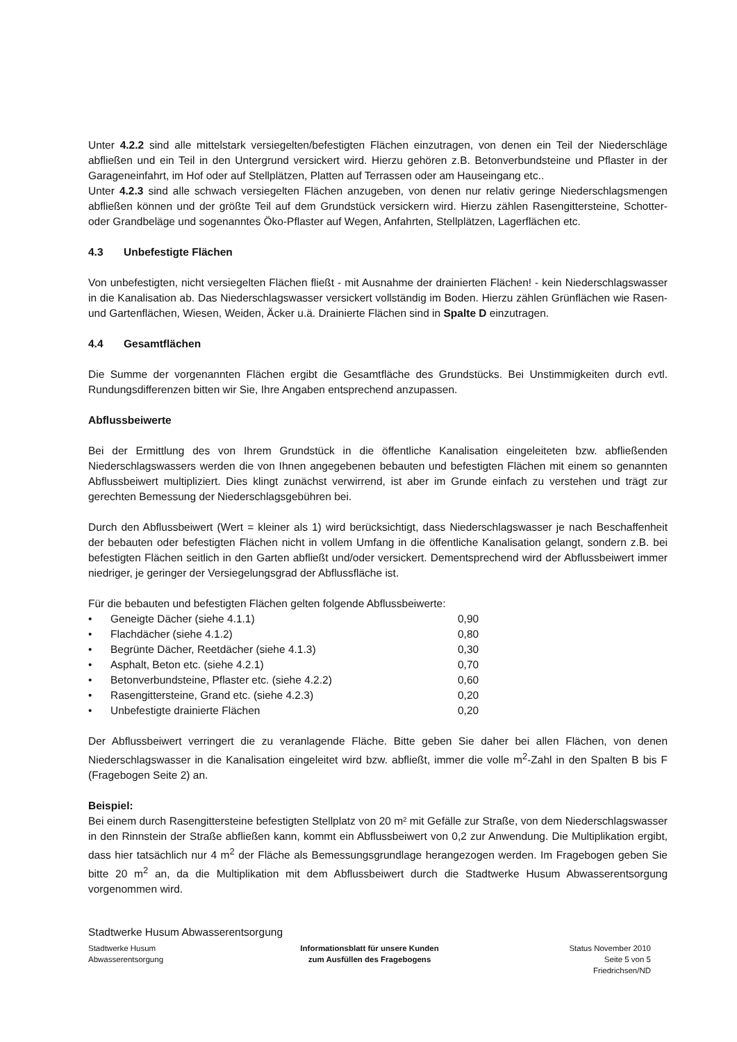Unter 4.2.2 sind alle mittelstark versiegelten/befestigten Flächen einzutragen, von denen ein Teil der Niederschläge abfließen und ein Teil in den Untergrund versickert wird. Hierzu gehören z.B. Betonverbundsteine und Pflaster in der Garageneinfahrt, im Hof oder auf Stellplätzen, Platten auf Terrassen oder am Hauseingang etc..
Unter 4.2.3 sind alle schwach versiegelten Flächen anzugeben, von denen nur relativ geringe Niederschlagsmengen abfließen können und der größte Teil auf dem Grundstück versickern wird. Hierzu zählen Rasengittersteine, Schotter- oder Grandbeläge und sogenanntes Öko-Pflaster auf Wegen, Anfahrten, Stellplätzen, Lagerflächen etc.
4.3 Unbefestigte Flächen
Von unbefestigten, nicht versiegelten Flächen fließt - mit Ausnahme der drainierten Flächen! - kein Niederschlagswasser in die Kanalisation ab. Das Niederschlagswasser versickert vollständig im Boden. Hierzu zählen Grünflächen wie Rasen- und Gartenflächen, Wiesen, Weiden, Äcker u.ä. Drainierte Flächen sind in Spalte D einzutragen.
4.4 Gesamtflächen
Die Summe der vorgenannten Flächen ergibt die Gesamtfläche des Grundstücks. Bei Unstimmigkeiten durch evtl. Rundungsdifferenzen bitten wir Sie, Ihre Angaben entsprechend anzupassen.
Abflussbeiwerte
Bei der Ermittlung des von Ihrem Grundstück in die öffentliche Kanalisation eingeleiteten bzw. abfließenden Niederschlagswassers werden die von Ihnen angegebenen bebauten und befestigten Flächen mit einem so genannten Abflussbeiwert multipliziert. Dies klingt zunächst verwirrend, ist aber im Grunde einfach zu verstehen und trägt zur gerechten Bemessung der Niederschlagsgebühren bei.
Durch den Abflussbeiwert (Wert = kleiner als 1) wird berücksichtigt, dass Niederschlagswasser je nach Beschaffenheit der bebauten oder befestigten Flächen nicht in vollem Umfang in die öffentliche Kanalisation gelangt, sondern z.B. bei befestigten Flächen seitlich in den Garten abfließt und/oder versickert. Dementsprechend wird der Abflussbeiwert immer niedriger, je geringer der Versiegelungsgrad der Abflussfläche ist.
Für die bebauten und befestigten Flächen gelten folgende Abflussbeiwerte:
• Geneigte Dächer (siehe 4.1.1) 0,90
• Flachdächer (siehe 4.1.2) 0,80
• Begrünte Dächer, Reetdächer (siehe 4.1.3) 0,30
• Asphalt, Beton etc. (siehe 4.2.1) 0,70
• Betonverbundsteine, Pflaster etc. (siehe 4.2.2) 0,60
• Rasengittersteine, Grand etc. (siehe 4.2.3) 0,20
• Unbefestigte drainierte Flächen 0,20
Der Abflussbeiwert verringert die zu veranlagende Fläche. Bitte geben Sie daher bei allen Flächen, von denen Niederschlagswasser in die Kanalisation eingeleitet wird bzw. abfließt, immer die volle m<sup>2</sup>-Zahl in den Spalten B bis F (Fragebogen Seite 2) an.
Beispiel:
Bei einem durch Rasengittersteine befestigten Stellplatz von 20 m² mit Gefälle zur Straße, von dem Niederschlagswasser in den Rinnstein der Straße abfließen kann, kommt ein Abflussbeiwert von 0,2 zur Anwendung. Die Multiplikation ergibt, dass hier tatsächlich nur 4 m<sup>2</sup> der Fläche als Bemessungsgrundlage herangezogen werden. Im Fragebogen geben Sie bitte 20 m<sup>2</sup> an, da die Multiplikation mit dem Abflussbeiwert durch die Stadtwerke Husum Abwasserentsorgung vorgenommen wird.
Stadtwerke Husum Abwasserentsorgung
Stadtwerke Husum
Abwasserentsorgung
Informationsblatt für unsere Kunden
zum Ausfüllen des Fragebogens
Status November 2010
Seite 5 von 5
Friedrichsen/ND